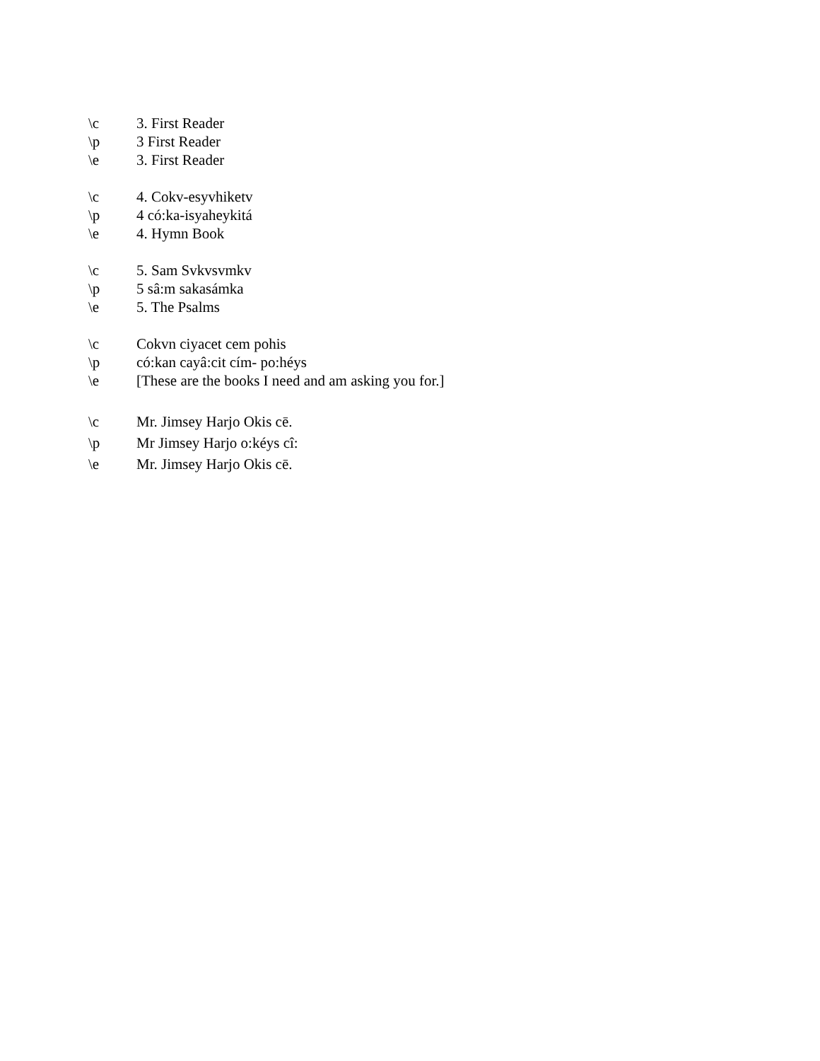\c 3. First Reader
\p 3 First Reader
\e 3. First Reader
\c 4. Cokv-esyvhiketv
\p 4 có:ka-isyaheykitá
\e 4. Hymn Book
\c 5. Sam Svkvsvmkv
\p 5 sâ:m sakasámka
\e 5. The Psalms
\c Cokvn ciyacet cem pohis
\p có:kan cayâ:cit cím- po:héys
\e [These are the books I need and am asking you for.]
\c Mr. Jimsey Harjo Okis cē.
\p Mr Jimsey Harjo o:kéys cî:
\e Mr. Jimsey Harjo Okis cē.